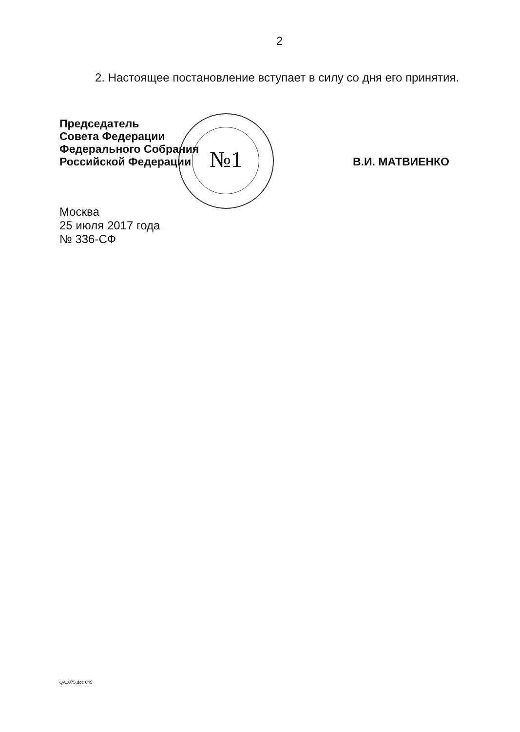2
2. Настоящее постановление вступает в силу со дня его принятия.
Председатель
Совета Федерации
Федерального Собрания
Российской Федерации
В.И. МАТВИЕНКО
№1
Москва
25 июля 2017 года
№ 336-СФ
QA1075.doc 645